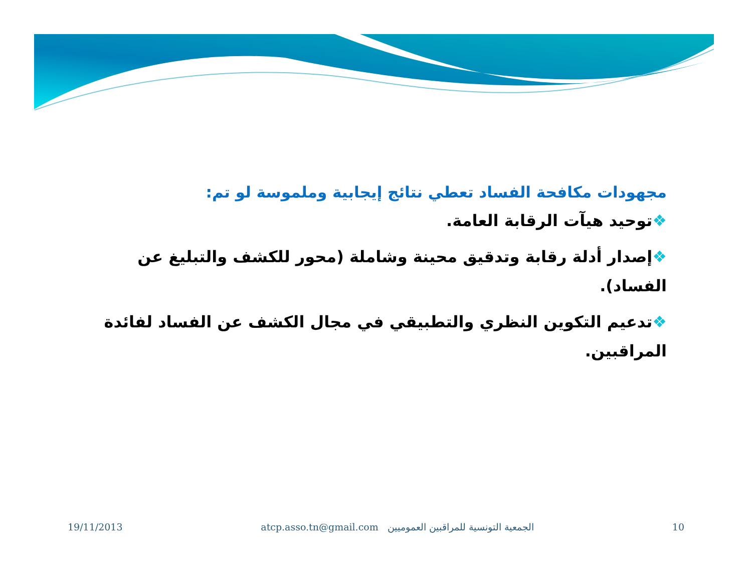مجهودات مكافحة الفساد تعطي نتائج إيجابية وملموسة لو تم:
❖توحيد هيآت الرقابة العامة.
❖إصدار أدلة رقابة وتدقيق محينة وشاملة (محور للكشف والتبليغ عن الفساد).
❖تدعيم التكوين النظري والتطبيقي في مجال الكشف عن الفساد لفائدة المراقبين.
19/11/2013 atcp.asso.tn@gmail.com الجمعية التونسية للمراقبين العموميين 10